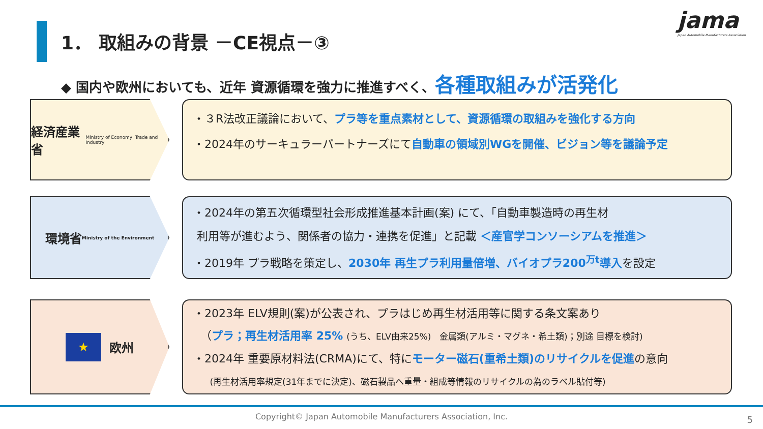1． 取組みの背景 －CE視点－③
jama
Japan Automobile Manufacturers Association
◆ 国内や欧州においても、近年 資源循環を強力に推進すべく、各種取組みが活発化
経済産業省
Ministry of Economy, Trade and Industry
・３R法改正議論において、プラ等を重点素材として、資源循環の取組みを強化する方向
・2024年のサーキュラーパートナーズにて自動車の領域別WGを開催、ビジョン等を議論予定
環境省
Ministry of the Environment
・2024年の第五次循環型社会形成推進基本計画(案) にて、「自動車製造時の再生材
利用等が進むよう、関係者の協力・連携を促進」と記載 ＜産官学コンソーシアムを推進＞
・2019年 プラ戦略を策定し、2030年 再生プラ利用量倍増、バイオプラ200<sup>万t</sup>導入を設定
★ 欧州
・2023年 ELV規則(案)が公表され、プラはじめ再生材活用等に関する条文案あり
（プラ；再生材活用率 25% (うち、ELV由来25%)　金属類(アルミ・マグネ・希土類)；別途 目標を検討)
・2024年 重要原材料法(CRMA)にて、特にモーター磁石(重希土類)のリサイクルを促進の意向
(再生材活用率規定(31年までに決定)、磁石製品へ重量・組成等情報のリサイクルの為のラベル貼付等)
Copyright© Japan Automobile Manufacturers Association, Inc. 5